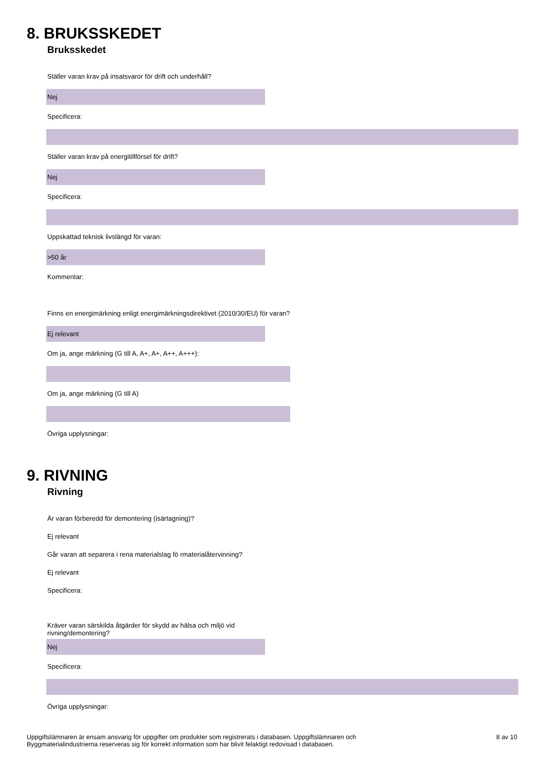8. BRUKSSKEDET
Bruksskedet
Ställer varan krav på insatsvaror för drift och underhåll?
Nej
Specificera:
Ställer varan krav på energitillförsel för drift?
Nej
Specificera:
Uppskattad teknisk livslängd för varan:
>50 år
Kommentar:
Finns en energimärkning enligt energimärkningsdirektivet (2010/30/EU) för varan?
Ej relevant
Om ja, ange märkning (G till A, A+, A+, A++, A+++):
Om ja, ange märkning (G till A)
Övriga upplysningar:
9. RIVNING
Rivning
Är varan förberedd för demontering (isärtagning)?
Ej relevant
Går varan att separera i rena materialslag fö rmaterialåtervinning?
Ej relevant
Specificera:
Kräver varan särskilda åtgärder för skydd av hälsa och miljö vid
rivning/demontering?
Nej
Specificera:
Övriga upplysningar:
Uppgiftslämnaren är ensam ansvarig för uppgifter om produkter som registrerats i databasen. Uppgiftslämnaren och
Byggmaterialindustrierna reserveras sig för korrekt information som har blivit felaktigt redovisad i databasen.
8 av 10